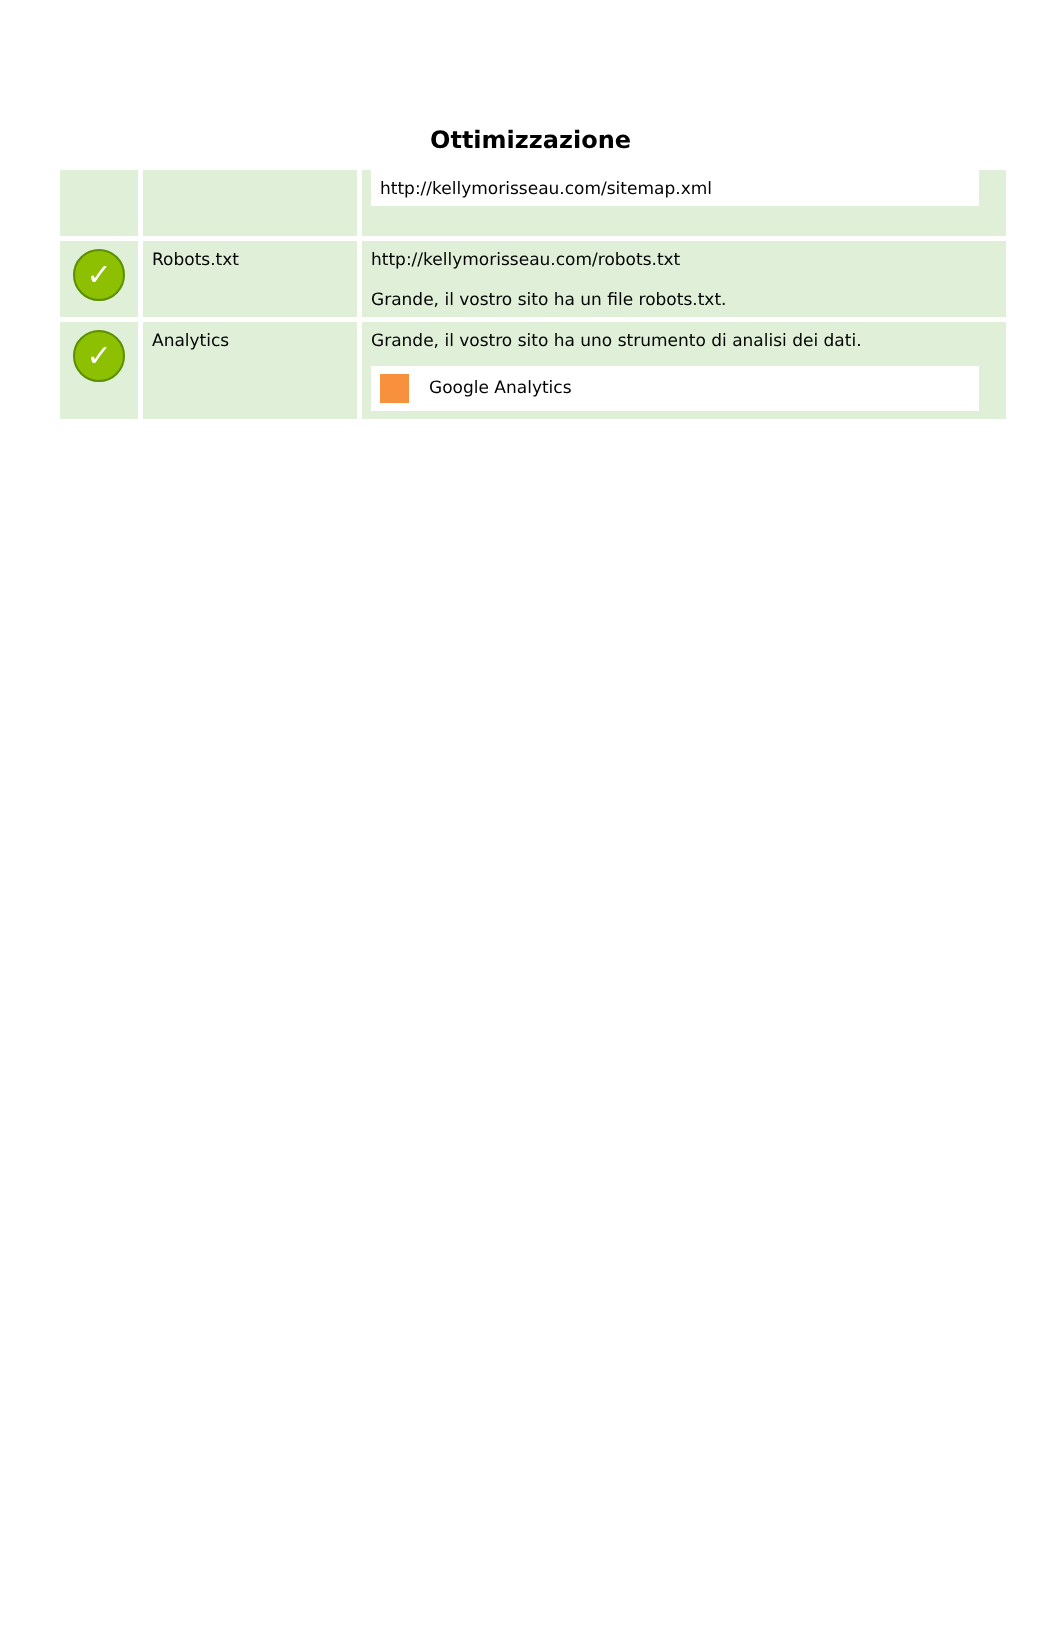Ottimizzazione
| | | http://kellymorisseau.com/sitemap.xml |
| ✓ | Robots.txt | http://kellymorisseau.com/robots.txt Grande, il vostro sito ha un file robots.txt. |
| ✓ | Analytics | Grande, il vostro sito ha uno strumento di analisi dei dati. Google Analytics |